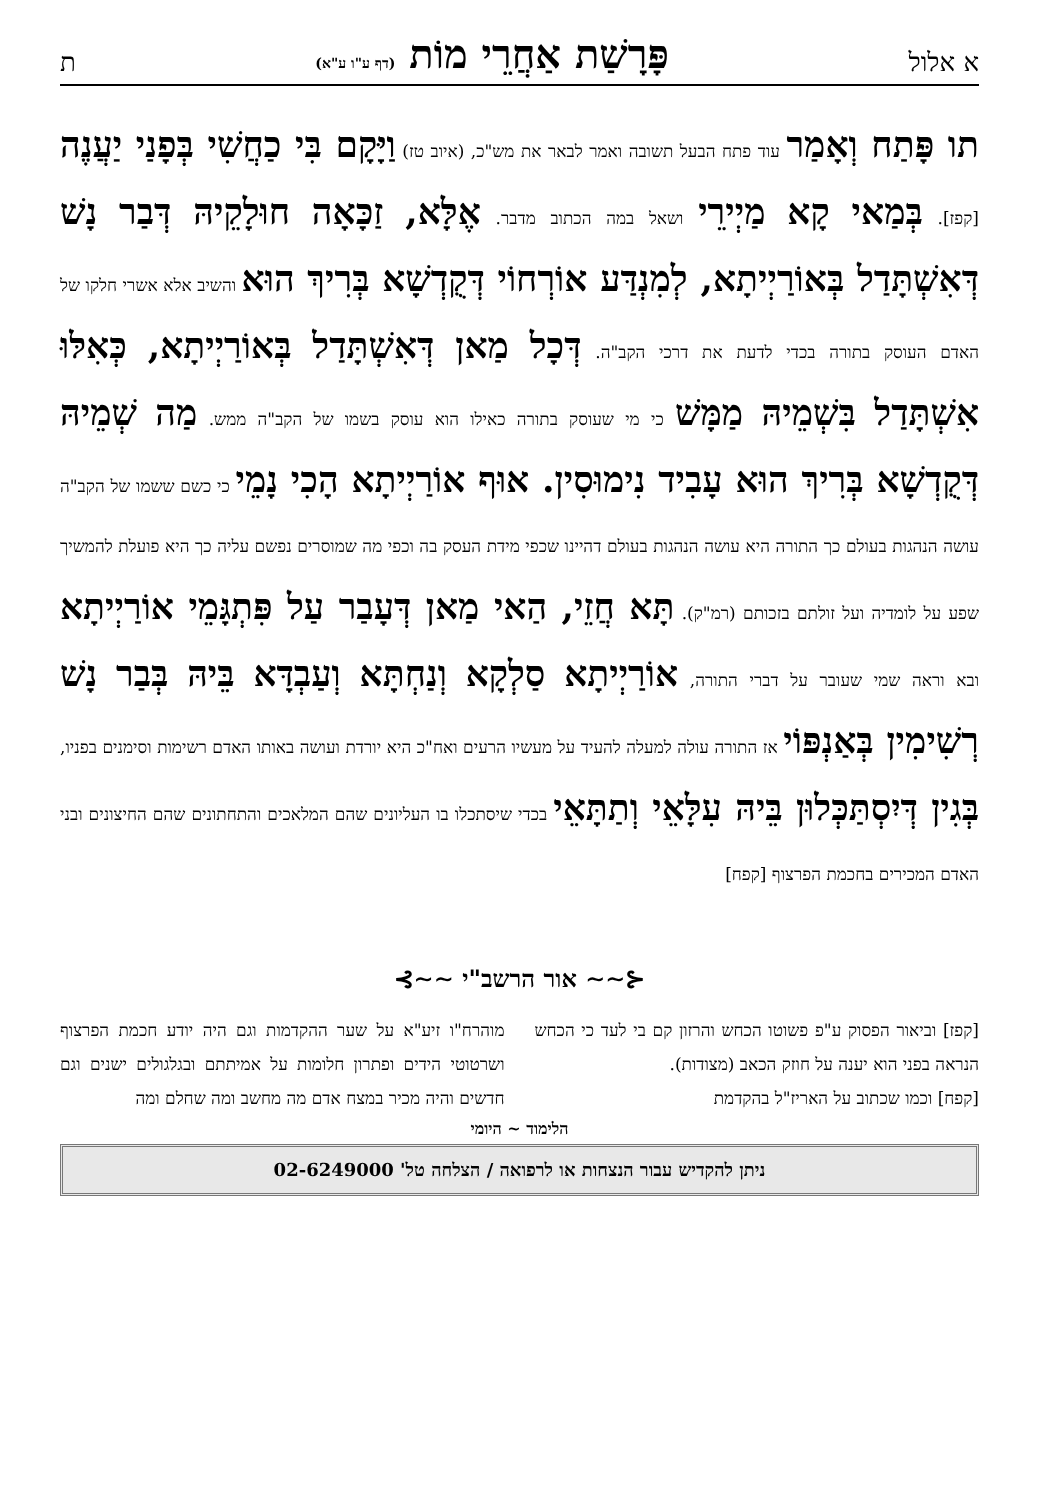א אלול פָּרָשַׁת אַחֲרֵי מוֹת (דף ע"ו ע"א) ת
תו פָּתַח וְאָמַר עוד פתח הבעל תשובה ואמר לבאר את מש"כ, (איוב טז) וַיָּקָם בִּי כַחֲשִׁי בְּפָנַי יַעֲנֶה [קפז]. בְּמַאי קָא מַיְירֵי ושאל במה הכתוב מדבר. אֶלָּא, זַכָּאָה חוּלָקֵיהּ דְּבַר נָשׁ דְּאִשְׁתָּדַל בְּאוֹרַיְיתָא, לְמִנְדַּע אוֹרְחוֹי דְּקֻדְשָׁא בְּרִיךְ הוּא והשיב אלא אשרי חלקו של האדם העוסק בתורה בכדי לדעת את דרכי הקב"ה. דְּכָל מַאן דְּאִשְׁתָּדַל בְּאוֹרַיְיתָא, כְּאִלּוּ אִשְׁתָּדַל בִּשְׁמֵיהּ מַמָּשׁ כי מי שעוסק בתורה כאילו הוא עוסק בשמו של הקב"ה ממש. מַה שְׁמֵיהּ דְּקֻדְשָׁא בְּרִיךְ הוּא עָבִיד נִימוּסִין. אוּף אוֹרַיְיתָא הָכִי נָמֵי כי כשם ששמו של הקב"ה עושה הנהגות בעולם כך התורה היא עושה הנהגות בעולם דהיינו שכפי מידת העסק בה וכפי מה שמוסרים נפשם עליה כך היא פועלת להמשיך שפע על לומדיה ועל זולתם בזכותם (רמ"ק). תָּא חֲזֵי, הַאי מַאן דְּעָבַר עַל פִּתְגָּמֵי אוֹרַיְיתָא ובא וראה שמי שעובר על דברי התורה, אוֹרַיְיתָא סַלְקָא וְנַחְתָּא וְעַבְדָּא בֵּיהּ בְּבַר נָשׁ רְשִׁימִין בְּאַנְפּוֹי אז התורה עולה למעלה להעיד על מעשיו הרעים ואח"כ היא יורדת ועושה באותו האדם רשימות וסימנים בפניו, בְּגִין דְּיִסְתַּכְּלוּן בֵּיהּ עִלָּאֵי וְתַתָּאֵי בכדי שיסתכלו בו העליונים שהם המלאכים והתחתונים שהם החיצונים ובני האדם המכירים בחכמת הפרצוף [קפח]
⊰∽∽ אור הרשב"י ∽∽⊱
[קפז] וביאור הפסוק ע"פ פשוטו הכחש והרזון קם בי לעד כי הכחש הנראה בפני הוא יענה על חוזק הכאב (מצודות).
[קפח] וכמו שכתוב על האריז"ל בהקדמת
מוהרח"ו זיע"א על שער ההקדמות וגם היה יודע חכמת הפרצוף ושרטוטי הידים ופתרון חלומות על אמיתתם ובגלגולים ישנים וגם חדשים והיה מכיר במצח אדם מה מחשב ומה שחלם ומה
הלימוד ~ היומי
ניתן להקדיש עבור הנצחות או לרפואה / הצלחה טל' 02-6249000